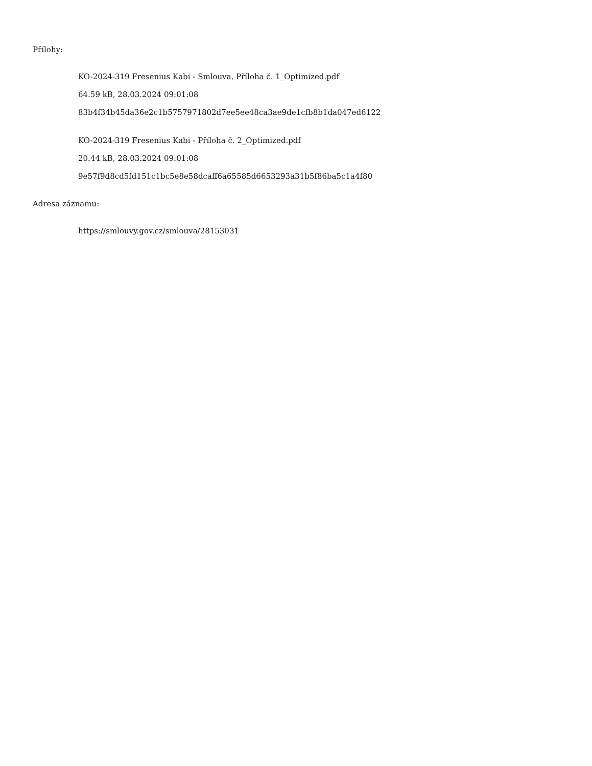Přílohy:
KO-2024-319 Fresenius Kabi - Smlouva, Příloha č. 1_Optimized.pdf
64.59 kB, 28.03.2024 09:01:08
83b4f34b45da36e2c1b5757971802d7ee5ee48ca3ae9de1cfb8b1da047ed6122
KO-2024-319 Fresenius Kabi - Příloha č. 2_Optimized.pdf
20.44 kB, 28.03.2024 09:01:08
9e57f9d8cd5fd151c1bc5e8e58dcaff6a65585d6653293a31b5f86ba5c1a4f80
Adresa záznamu:
https://smlouvy.gov.cz/smlouva/28153031